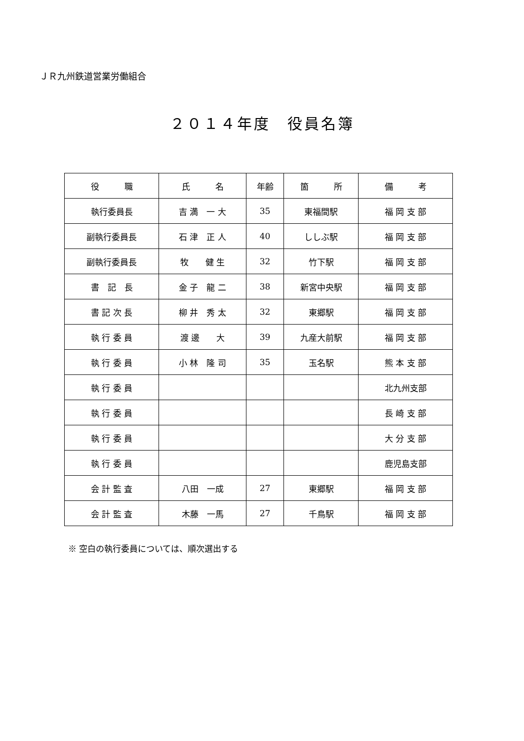ＪＲ九州鉄道営業労働組合
２０１４年度　役員名簿
| 役 職 | 氏 名 | 年齢 | 箇 所 | 備 考 |
| --- | --- | --- | --- | --- |
| 執行委員長 | 吉 満 一 大 | 35 | 東福間駅 | 福 岡 支 部 |
| 副執行委員長 | 石 津 正 人 | 40 | ししぶ駅 | 福 岡 支 部 |
| 副執行委員長 | 牧 健 生 | 32 | 竹下駅 | 福 岡 支 部 |
| 書 記 長 | 金 子 龍 二 | 38 | 新宮中央駅 | 福 岡 支 部 |
| 書 記 次 長 | 柳 井 秀 太 | 32 | 東郷駅 | 福 岡 支 部 |
| 執 行 委 員 | 渡 邊 大 | 39 | 九産大前駅 | 福 岡 支 部 |
| 執 行 委 員 | 小 林 隆 司 | 35 | 玉名駅 | 熊 本 支 部 |
| 執 行 委 員 | | | | 北九州支部 |
| 執 行 委 員 | | | | 長 崎 支 部 |
| 執 行 委 員 | | | | 大 分 支 部 |
| 執 行 委 員 | | | | 鹿児島支部 |
| 会 計 監 査 | 八田 一成 | 27 | 東郷駅 | 福 岡 支 部 |
| 会 計 監 査 | 木藤 一馬 | 27 | 千鳥駅 | 福 岡 支 部 |
※ 空白の執行委員については、順次選出する